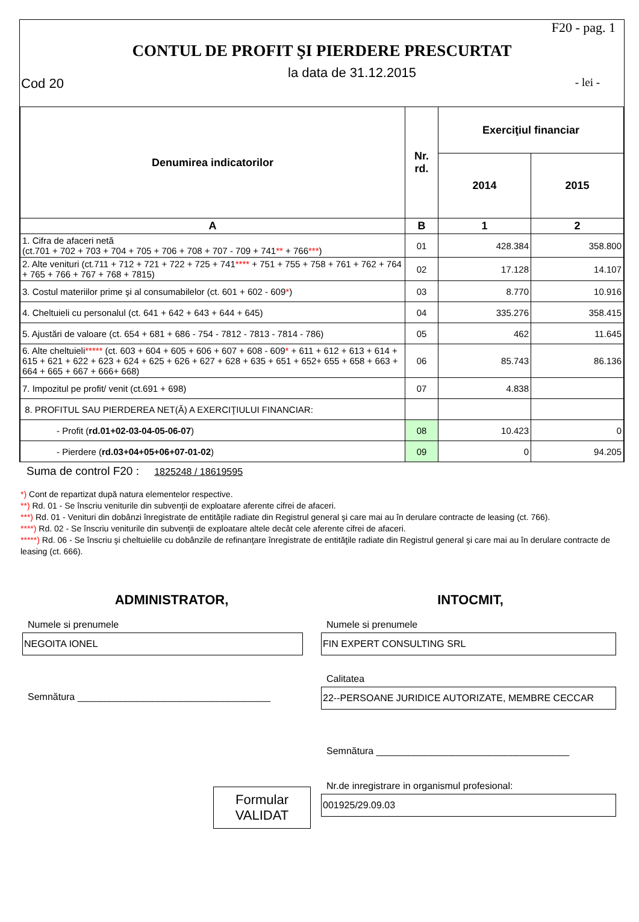F20 - pag. 1
CONTUL DE PROFIT ŞI PIERDERE PRESCURTAT
la data de 31.12.2015
Cod 20 - lei -
| Denumirea indicatorilor | Nr. rd. | Exerciţiul financiar | |
| --- | --- | --- | --- |
| | | 2014 | 2015 |
| A | B | 1 | 2 |
| 1. Cifra de afaceri netă (ct.701 + 702 + 703 + 704 + 705 + 706 + 708 + 707 - 709 + 741 ** + 766 *** ) | 01 | 428.384 | 358.800 |
| 2. Alte venituri (ct.711 + 712 + 721 + 722 + 725 + 741 **** + 751 + 755 + 758 + 761 + 762 + 764 + 765 + 766 + 767 + 768 + 7815) | 02 | 17.128 | 14.107 |
| 3. Costul materiilor prime şi al consumabilelor (ct. 601 + 602 - 609 * ) | 03 | 8.770 | 10.916 |
| 4. Cheltuieli cu personalul (ct. 641 + 642 + 643 + 644 + 645) | 04 | 335.276 | 358.415 |
| 5. Ajustări de valoare (ct. 654 + 681 + 686 - 754 - 7812 - 7813 - 7814 - 786) | 05 | 462 | 11.645 |
| 6. Alte cheltuieli ***** (ct. 603 + 604 + 605 + 606 + 607 + 608 - 609 * + 611 + 612 + 613 + 614 + 615 + 621 + 622 + 623 + 624 + 625 + 626 + 627 + 628 + 635 + 651 + 652+ 655 + 658 + 663 + 664 + 665 + 667 + 666+ 668) | 06 | 85.743 | 86.136 |
| 7. Impozitul pe profit/ venit (ct.691 + 698) | 07 | 4.838 | |
| 8. PROFITUL SAU PIERDEREA NET(Ă) A EXERCIŢIULUI FINANCIAR: | | | |
| - Profit ( rd.01+02-03-04-05-06-07 ) | 08 | 10.423 | 0 |
| - Pierdere ( rd.03+04+05+06+07-01-02 ) | 09 | 0 | 94.205 |
Suma de control F20 : 1825248 / 18619595
*) Cont de repartizat după natura elementelor respective.
**) Rd. 01 - Se înscriu veniturile din subvenţii de exploatare aferente cifrei de afaceri.
***) Rd. 01 - Venituri din dobânzi înregistrate de entităţile radiate din Registrul general şi care mai au în derulare contracte de leasing (ct. 766).
****) Rd. 02 - Se înscriu veniturile din subvenţii de exploatare altele decât cele aferente cifrei de afaceri.
*****) Rd. 06 - Se înscriu şi cheltuielile cu dobânzile de refinanţare înregistrate de entităţile radiate din Registrul general şi care mai au în derulare contracte de leasing (ct. 666).
ADMINISTRATOR,
Numele si prenumele
NEGOITA IONEL
Semnătura ____________________________________
Formular
VALIDAT
INTOCMIT,
Numele si prenumele
FIN EXPERT CONSULTING SRL
Calitatea
22--PERSOANE JURIDICE AUTORIZATE, MEMBRE CECCAR
Semnătura ____________________________________
Nr.de inregistrare in organismul profesional:
001925/29.09.03